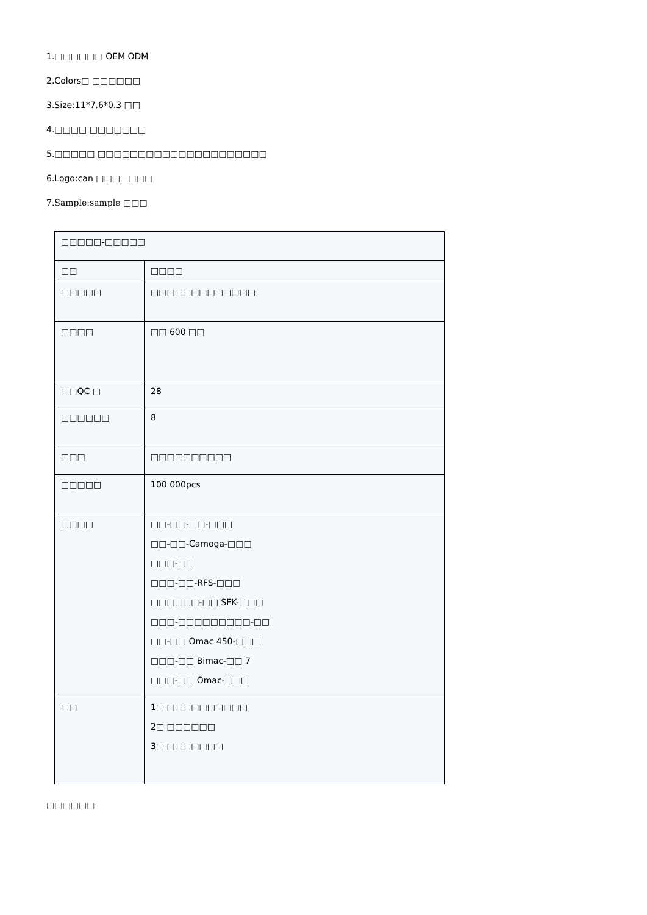1.□□□□□□ OEM ODM
2.Colors□ □□□□□□
3.Size:11*7.6*0.3 □□
4.□□□□ □□□□□□□
5.□□□□□ □□□□□□□□□□□□□□□□□□□□□
6.Logo:can □□□□□□□
7.Sample:sample □□□
| □□□□□-□□□□□ | |
| □□ | □□□□ |
| □□□□□ | □□□□□□□□□□□□□ |
| □□□□ | □□ 600 □□ |
| □□QC □ | 28 |
| □□□□□□ | 8 |
| □□□ | □□□□□□□□□□ |
| □□□□□ | 100 000pcs |
| □□□□ | □□-□□-□□-□□□ □□-□□-Camoga-□□□ □□□-□□ □□□-□□-RFS-□□□ □□□□□□-□□ SFK-□□□ □□□-□□□□□□□□□-□□ □□-□□ Omac 450-□□□ □□□-□□ Bimac-□□ 7 □□□-□□ Omac-□□□ |
| □□ | 1□ □□□□□□□□□□ 2□ □□□□□□ 3□ □□□□□□□ |
□□□□□□